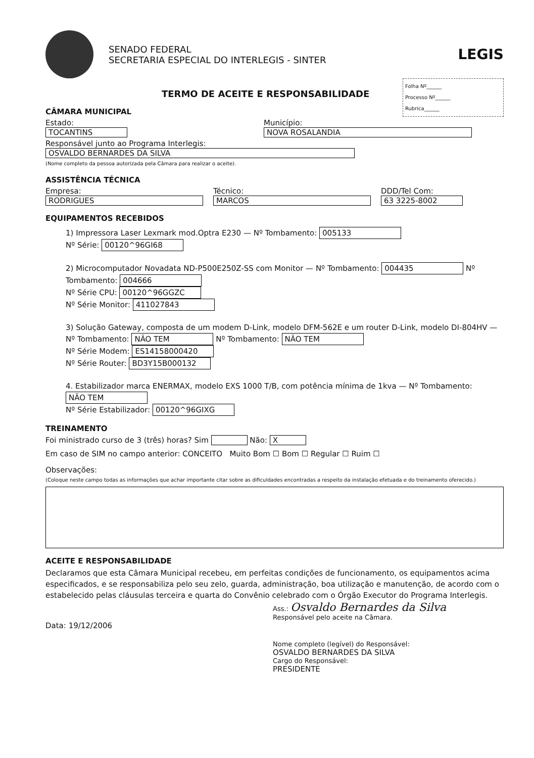SENADO FEDERAL
SECRETARIA ESPECIAL DO INTERLEGIS - SINTER
LEGIS
Folha Nº______
Processo Nº______
Rubrica______
TERMO DE ACEITE E RESPONSABILIDADE
CÂMARA MUNICIPAL
Estado:
TOCANTINS
Município:
NOVA ROSALANDIA
Responsável junto ao Programa Interlegis:
OSVALDO BERNARDES DA SILVA
(Nome completo da pessoa autorizada pela Câmara para realizar o aceite).
ASSISTÊNCIA TÉCNICA
Empresa:
RODRIGUES
Técnico:
MARCOS
DDD/Tel Com:
63 3225-8002
EQUIPAMENTOS RECEBIDOS
1) Impressora Laser Lexmark mod.Optra E230 — Nº Tombamento: 005133
Nº Série: 00120^96GI68
2) Microcomputador Novadata ND-P500E250Z-SS com Monitor — Nº Tombamento: 004435 Nº Tombamento: 004666
Nº Série CPU: 00120^96GGZC
Nº Série Monitor: 411027843
3) Solução Gateway, composta de um modem D-Link, modelo DFM-562E e um router D-Link, modelo DI-804HV — Nº Tombamento: NÃO TEM Nº Tombamento: NÃO TEM
Nº Série Modem: ES14158000420
Nº Série Router: BD3Y15B000132
4. Estabilizador marca ENERMAX, modelo EXS 1000 T/B, com potência mínima de 1kva — Nº Tombamento: NÃO TEM
Nº Série Estabilizador: 00120^96GIXG
TREINAMENTO
Foi ministrado curso de 3 (três) horas? Sim Não: X
Em caso de SIM no campo anterior: CONCEITO Muito Bom ☐ Bom ☐ Regular ☐ Ruim ☐
Observações:
(Coloque neste campo todas as informações que achar importante citar sobre as dificuldades encontradas a respeito da instalação efetuada e do treinamento oferecido.)
ACEITE E RESPONSABILIDADE
Declaramos que esta Câmara Municipal recebeu, em perfeitas condições de funcionamento, os equipamentos acima especificados, e se responsabiliza pelo seu zelo, guarda, administração, boa utilização e manutenção, de acordo com o estabelecido pelas cláusulas terceira e quarta do Convênio celebrado com o Órgão Executor do Programa Interlegis.
Ass.: Osvaldo Bernardes da Silva
Responsável pelo aceite na Câmara.
Data: 19/12/2006
Nome completo (legível) do Responsável:
OSVALDO BERNARDES DA SILVA
Cargo do Responsável:
PRESIDENTE